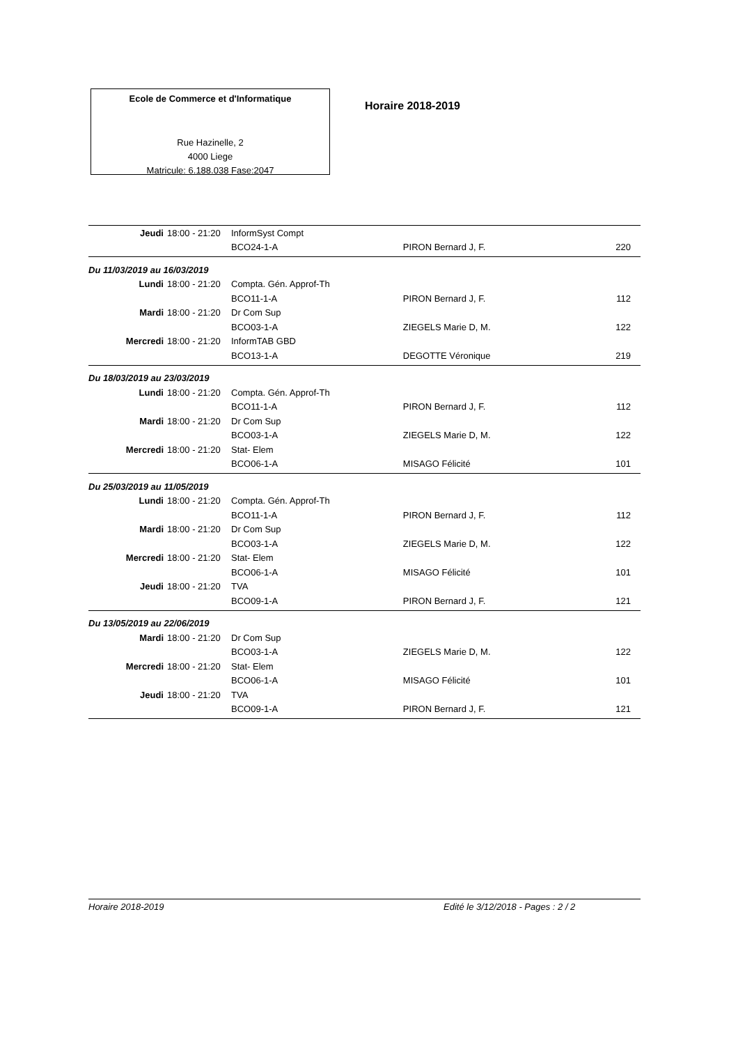Ecole de Commerce et d'Informatique
Rue Hazinelle, 2
4000 Liege
Matricule: 6.188.038 Fase:2047
Horaire 2018-2019
| Jeudi | 18:00 - 21:20 | InformSyst Compt | | |
| | | BCO24-1-A | PIRON Bernard J, F. | 220 |
| Du 11/03/2019 au 16/03/2019 | | | | |
| Lundi | 18:00 - 21:20 | Compta. Gén. Approf-Th | | |
| | | BCO11-1-A | PIRON Bernard J, F. | 112 |
| Mardi | 18:00 - 21:20 | Dr Com Sup | | |
| | | BCO03-1-A | ZIEGELS Marie D, M. | 122 |
| Mercredi | 18:00 - 21:20 | InformTAB GBD | | |
| | | BCO13-1-A | DEGOTTE Véronique | 219 |
| Du 18/03/2019 au 23/03/2019 | | | | |
| Lundi | 18:00 - 21:20 | Compta. Gén. Approf-Th | | |
| | | BCO11-1-A | PIRON Bernard J, F. | 112 |
| Mardi | 18:00 - 21:20 | Dr Com Sup | | |
| | | BCO03-1-A | ZIEGELS Marie D, M. | 122 |
| Mercredi | 18:00 - 21:20 | Stat- Elem | | |
| | | BCO06-1-A | MISAGO Félicité | 101 |
| Du 25/03/2019 au 11/05/2019 | | | | |
| Lundi | 18:00 - 21:20 | Compta. Gén. Approf-Th | | |
| | | BCO11-1-A | PIRON Bernard J, F. | 112 |
| Mardi | 18:00 - 21:20 | Dr Com Sup | | |
| | | BCO03-1-A | ZIEGELS Marie D, M. | 122 |
| Mercredi | 18:00 - 21:20 | Stat- Elem | | |
| | | BCO06-1-A | MISAGO Félicité | 101 |
| Jeudi | 18:00 - 21:20 | TVA | | |
| | | BCO09-1-A | PIRON Bernard J, F. | 121 |
| Du 13/05/2019 au 22/06/2019 | | | | |
| Mardi | 18:00 - 21:20 | Dr Com Sup | | |
| | | BCO03-1-A | ZIEGELS Marie D, M. | 122 |
| Mercredi | 18:00 - 21:20 | Stat- Elem | | |
| | | BCO06-1-A | MISAGO Félicité | 101 |
| Jeudi | 18:00 - 21:20 | TVA | | |
| | | BCO09-1-A | PIRON Bernard J, F. | 121 |
Horaire 2018-2019 Edité le 3/12/2018 - Pages : 2 / 2